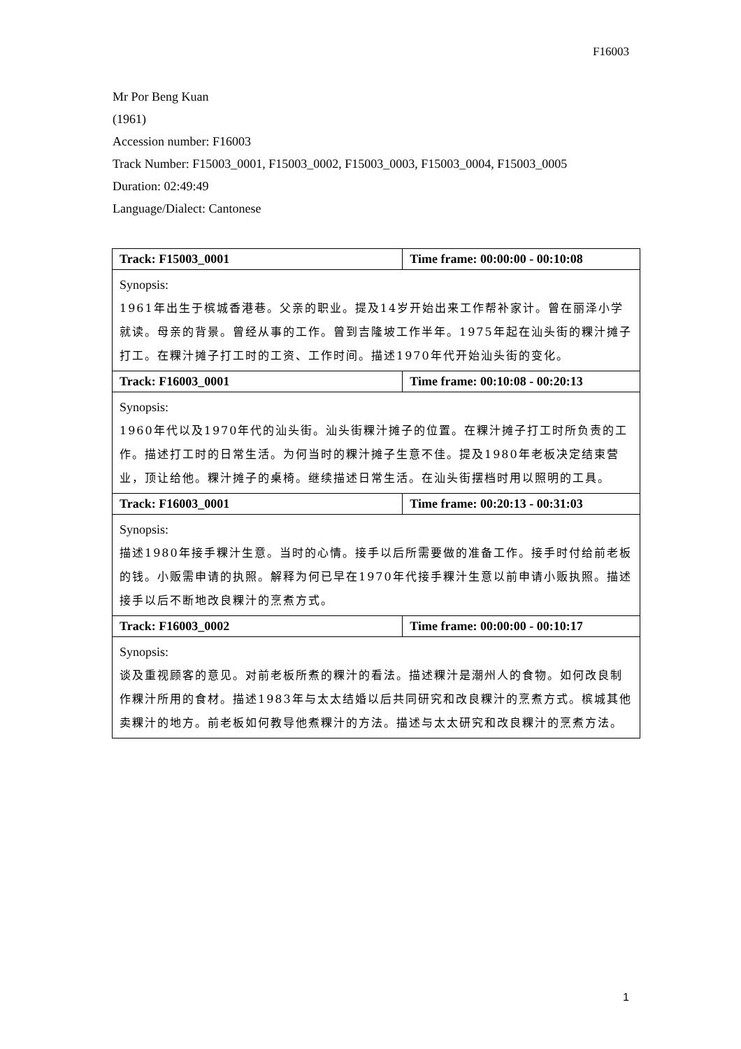F16003
Mr Por Beng Kuan
(1961)
Accession number: F16003
Track Number: F15003_0001, F15003_0002, F15003_0003, F15003_0004, F15003_0005
Duration: 02:49:49
Language/Dialect: Cantonese
| Track: F15003_0001 | Time frame: 00:00:00 - 00:10:08 |
| Synopsis: 1961年出生于槟城香港巷。父亲的职业。提及14岁开始出来工作帮补家计。曾在丽泽小学就读。母亲的背景。曾经从事的工作。曾到吉隆坡工作半年。1975年起在汕头街的粿汁摊子打工。在粿汁摊子打工时的工资、工作时间。描述1970年代开始汕头街的变化。 | |
| Track: F16003_0001 | Time frame: 00:10:08 - 00:20:13 |
| Synopsis: 1960年代以及1970年代的汕头街。汕头街粿汁摊子的位置。在粿汁摊子打工时所负责的工作。描述打工时的日常生活。为何当时的粿汁摊子生意不佳。提及1980年老板决定结束营业，顶让给他。粿汁摊子的桌椅。继续描述日常生活。在汕头街摆档时用以照明的工具。 | |
| Track: F16003_0001 | Time frame: 00:20:13 - 00:31:03 |
| Synopsis: 描述1980年接手粿汁生意。当时的心情。接手以后所需要做的准备工作。接手时付给前老板的钱。小贩需申请的执照。解释为何已早在1970年代接手粿汁生意以前申请小贩执照。描述接手以后不断地改良粿汁的烹煮方式。 | |
| Track: F16003_0002 | Time frame: 00:00:00 - 00:10:17 |
| Synopsis: 谈及重视顾客的意见。对前老板所煮的粿汁的看法。描述粿汁是潮州人的食物。如何改良制作粿汁所用的食材。描述1983年与太太结婚以后共同研究和改良粿汁的烹煮方式。槟城其他卖粿汁的地方。前老板如何教导他煮粿汁的方法。描述与太太研究和改良粿汁的烹煮方法。 | |
1